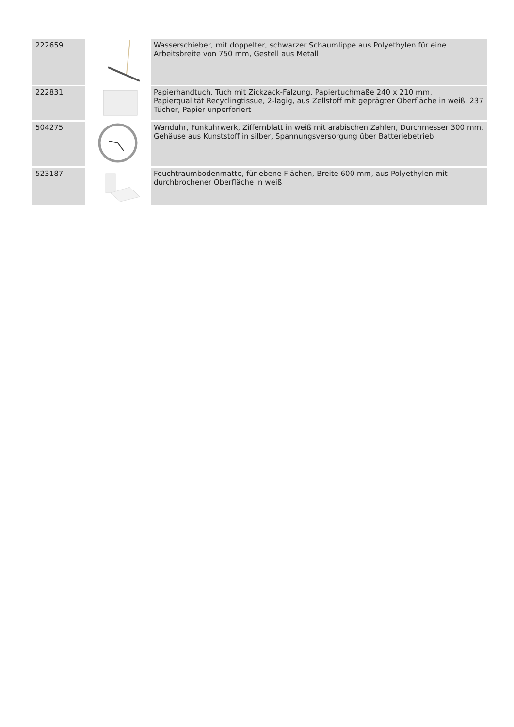| 222659 | | Wasserschieber, mit doppelter, schwarzer Schaumlippe aus Polyethylen für eine Arbeitsbreite von 750 mm, Gestell aus Metall |
| 222831 | | Papierhandtuch, Tuch mit Zickzack-Falzung, Papiertuchmaße 240 x 210 mm, Papierqualität Recyclingtissue, 2-lagig, aus Zellstoff mit geprägter Oberfläche in weiß, 237 Tücher, Papier unperforiert |
| 504275 | | Wanduhr, Funkuhrwerk, Ziffernblatt in weiß mit arabischen Zahlen, Durchmesser 300 mm, Gehäuse aus Kunststoff in silber, Spannungsversorgung über Batteriebetrieb |
| 523187 | | Feuchtraumbodenmatte, für ebene Flächen, Breite 600 mm, aus Polyethylen mit durchbrochener Oberfläche in weiß |